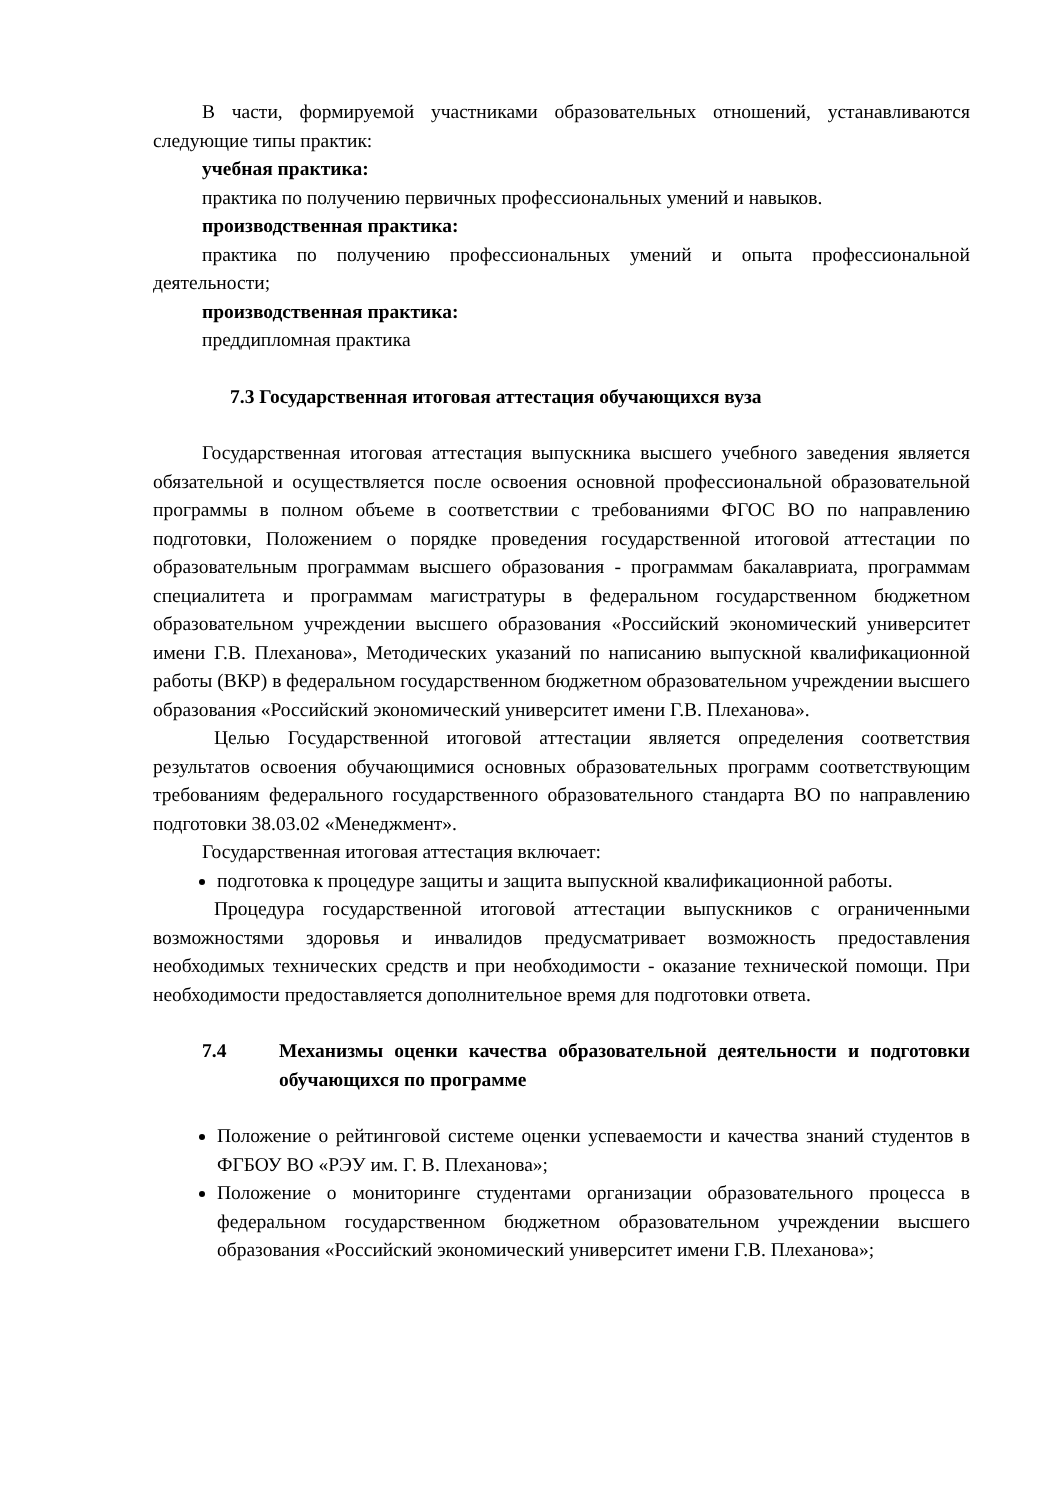В части, формируемой участниками образовательных отношений, устанавливаются следующие типы практик:
учебная практика:
практика по получению первичных профессиональных умений и навыков.
производственная практика:
практика по получению профессиональных умений и опыта профессиональной деятельности;
производственная практика:
преддипломная практика
7.3 Государственная итоговая аттестация обучающихся вуза
Государственная итоговая аттестация выпускника высшего учебного заведения является обязательной и осуществляется после освоения основной профессиональной образовательной программы в полном объеме в соответствии с требованиями ФГОС ВО по направлению подготовки, Положением о порядке проведения государственной итоговой аттестации по образовательным программам высшего образования - программам бакалавриата, программам специалитета и программам магистратуры в федеральном государственном бюджетном образовательном учреждении высшего образования «Российский экономический университет имени Г.В. Плеханова», Методических указаний по написанию выпускной квалификационной работы (ВКР) в федеральном государственном бюджетном образовательном учреждении высшего образования «Российский экономический университет имени Г.В. Плеханова».
Целью Государственной итоговой аттестации является определения соответствия результатов освоения обучающимися основных образовательных программ соответствующим требованиям федерального государственного образовательного стандарта ВО по направлению подготовки 38.03.02 «Менеджмент».
Государственная итоговая аттестация включает:
подготовка к процедуре защиты и защита выпускной квалификационной работы.
Процедура государственной итоговой аттестации выпускников с ограниченными возможностями здоровья и инвалидов предусматривает возможность предоставления необходимых технических средств и при необходимости - оказание технической помощи. При необходимости предоставляется дополнительное время для подготовки ответа.
7.4 Механизмы оценки качества образовательной деятельности и подготовки обучающихся по программе
Положение о рейтинговой системе оценки успеваемости и качества знаний студентов в ФГБОУ ВО «РЭУ им. Г. В. Плеханова»;
Положение о мониторинге студентами организации образовательного процесса в федеральном государственном бюджетном образовательном учреждении высшего образования «Российский экономический университет имени Г.В. Плеханова»;